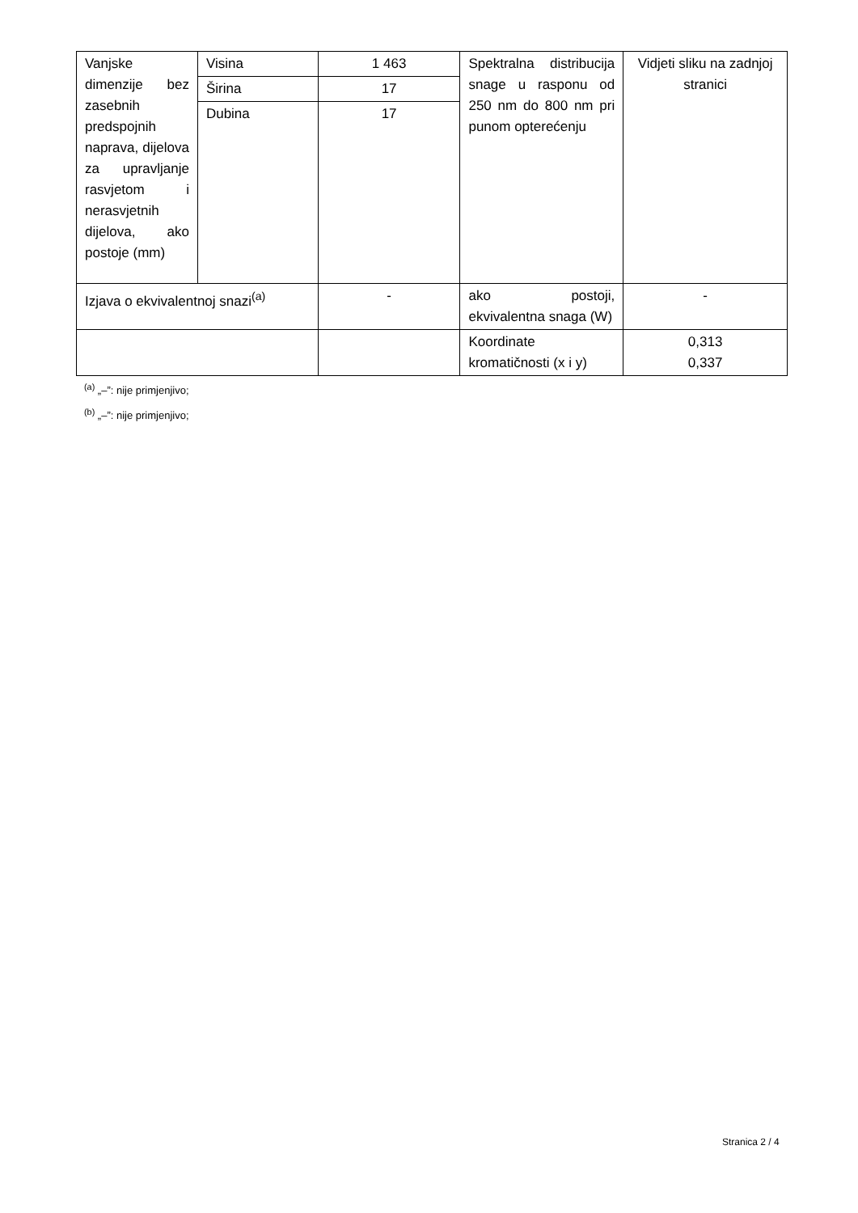| Vanjske dimenzije bez zasebnih predspojnih naprava, dijelova za upravljanje rasvjetom i nerasvjetnih dijelova, ako postoje (mm) | Visina | 1 463 | Spektralna distribucija snage u rasponu od 250 nm do 800 nm pri punom opterećenju | Vidjeti sliku na zadnjoj stranici |
| | Širina | 17 | | |
| | Dubina | 17 | | |
| Izjava o ekvivalentnoj snazi<sup>(a)</sup> | | - | ako postoji, ekvivalentna snaga (W) | - |
| | | | Koordinate kromatičnosti (x i y) | 0,313 0,337 |
<sup>(a)</sup> „–”: nije primjenjivo;
<sup>(b)</sup> „–”: nije primjenjivo;
Stranica 2 / 4